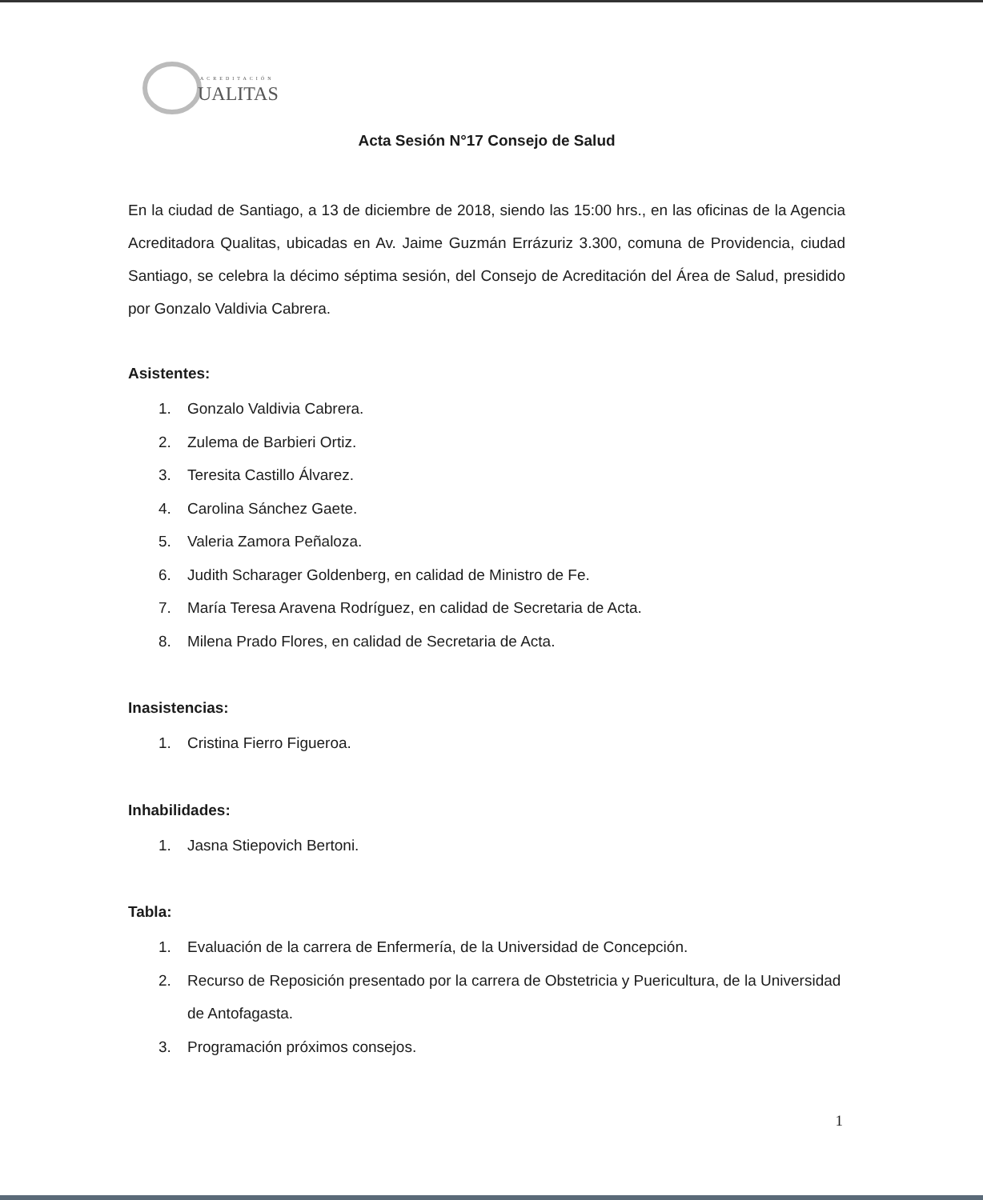ACREDITACIÓN
UALITAS
Acta Sesión N°17 Consejo de Salud
En la ciudad de Santiago, a 13 de diciembre de 2018, siendo las 15:00 hrs., en las oficinas de la Agencia Acreditadora Qualitas, ubicadas en Av. Jaime Guzmán Errázuriz 3.300, comuna de Providencia, ciudad Santiago, se celebra la décimo séptima sesión, del Consejo de Acreditación del Área de Salud, presidido por Gonzalo Valdivia Cabrera.
Asistentes:
1. Gonzalo Valdivia Cabrera.
2. Zulema de Barbieri Ortiz.
3. Teresita Castillo Álvarez.
4. Carolina Sánchez Gaete.
5. Valeria Zamora Peñaloza.
6. Judith Scharager Goldenberg, en calidad de Ministro de Fe.
7. María Teresa Aravena Rodríguez, en calidad de Secretaria de Acta.
8. Milena Prado Flores, en calidad de Secretaria de Acta.
Inasistencias:
1. Cristina Fierro Figueroa.
Inhabilidades:
1. Jasna Stiepovich Bertoni.
Tabla:
1. Evaluación de la carrera de Enfermería, de la Universidad de Concepción.
2. Recurso de Reposición presentado por la carrera de Obstetricia y Puericultura, de la Universidad de Antofagasta.
3. Programación próximos consejos.
1